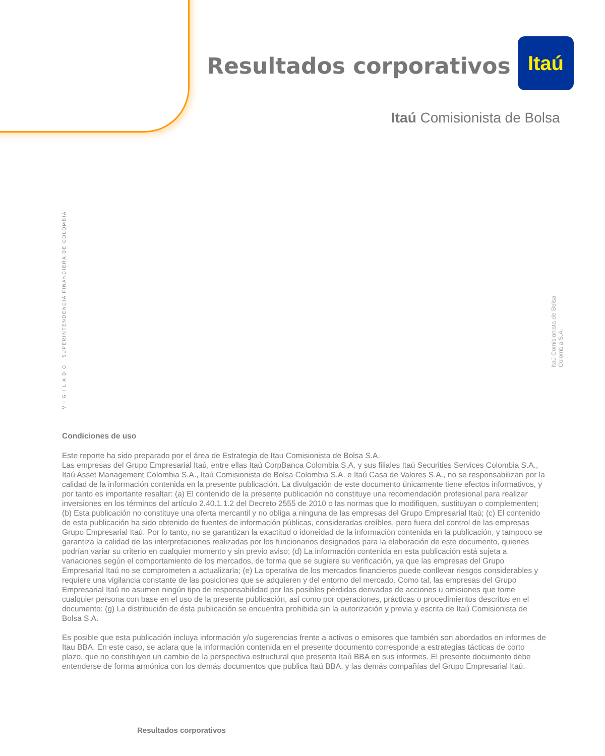Resultados corporativos
Itaú
Itaú Comisionista de Bolsa
V I G I L A D O SUPERINTENDENCIA FINANCIERA DE COLOMBIA
Itaú Comisionista de Bolsa Colombia S.A.
Condiciones de uso
Este reporte ha sido preparado por el área de Estrategia de Itau Comisionista de Bolsa S.A.
Las empresas del Grupo Empresarial Itaú, entre ellas Itaú CorpBanca Colombia S.A. y sus filiales Itaú Securities Services Colombia S.A., Itaú Asset Management Colombia S.A., Itaú Comisionista de Bolsa Colombia S.A. e Itaú Casa de Valores S.A., no se responsabilizan por la calidad de la información contenida en la presente publicación. La divulgación de este documento únicamente tiene efectos informativos, y por tanto es importante resaltar: (a) El contenido de la presente publicación no constituye una recomendación profesional para realizar inversiones en los términos del artículo 2.40.1.1.2 del Decreto 2555 de 2010 o las normas que lo modifiquen, sustituyan o complementen; (b) Esta publicación no constituye una oferta mercantil y no obliga a ninguna de las empresas del Grupo Empresarial Itaú; (c) El contenido de esta publicación ha sido obtenido de fuentes de información públicas, consideradas creíbles, pero fuera del control de las empresas Grupo Empresarial Itaú. Por lo tanto, no se garantizan la exactitud o idoneidad de la información contenida en la publicación, y tampoco se garantiza la calidad de las interpretaciones realizadas por los funcionarios designados para la elaboración de este documento, quienes podrían variar su criterio en cualquier momento y sin previo aviso; (d) La información contenida en esta publicación está sujeta a variaciones según el comportamiento de los mercados, de forma que se sugiere su verificación, ya que las empresas del Grupo Empresarial Itaú no se comprometen a actualizarla; (e) La operativa de los mercados financieros puede conllevar riesgos considerables y requiere una vigilancia constante de las posiciones que se adquieren y del entorno del mercado. Como tal, las empresas del Grupo Empresarial Itaú no asumen ningún tipo de responsabilidad por las posibles pérdidas derivadas de acciones u omisiones que tome cualquier persona con base en el uso de la presente publicación, así como por operaciones, prácticas o procedimientos descritos en el documento; (g) La distribución de ésta publicación se encuentra prohibida sin la autorización y previa y escrita de Itaú Comisionista de Bolsa S.A.
Es posible que esta publicación incluya información y/o sugerencias frente a activos o emisores que también son abordados en informes de Itau BBA. En este caso, se aclara que la información contenida en el presente documento corresponde a estrategias tácticas de corto plazo, que no constituyen un cambio de la perspectiva estructural que presenta Itaú BBA en sus informes. El presente documento debe entenderse de forma armónica con los demás documentos que publica Itaú BBA, y las demás compañías del Grupo Empresarial Itaú.
Resultados corporativos